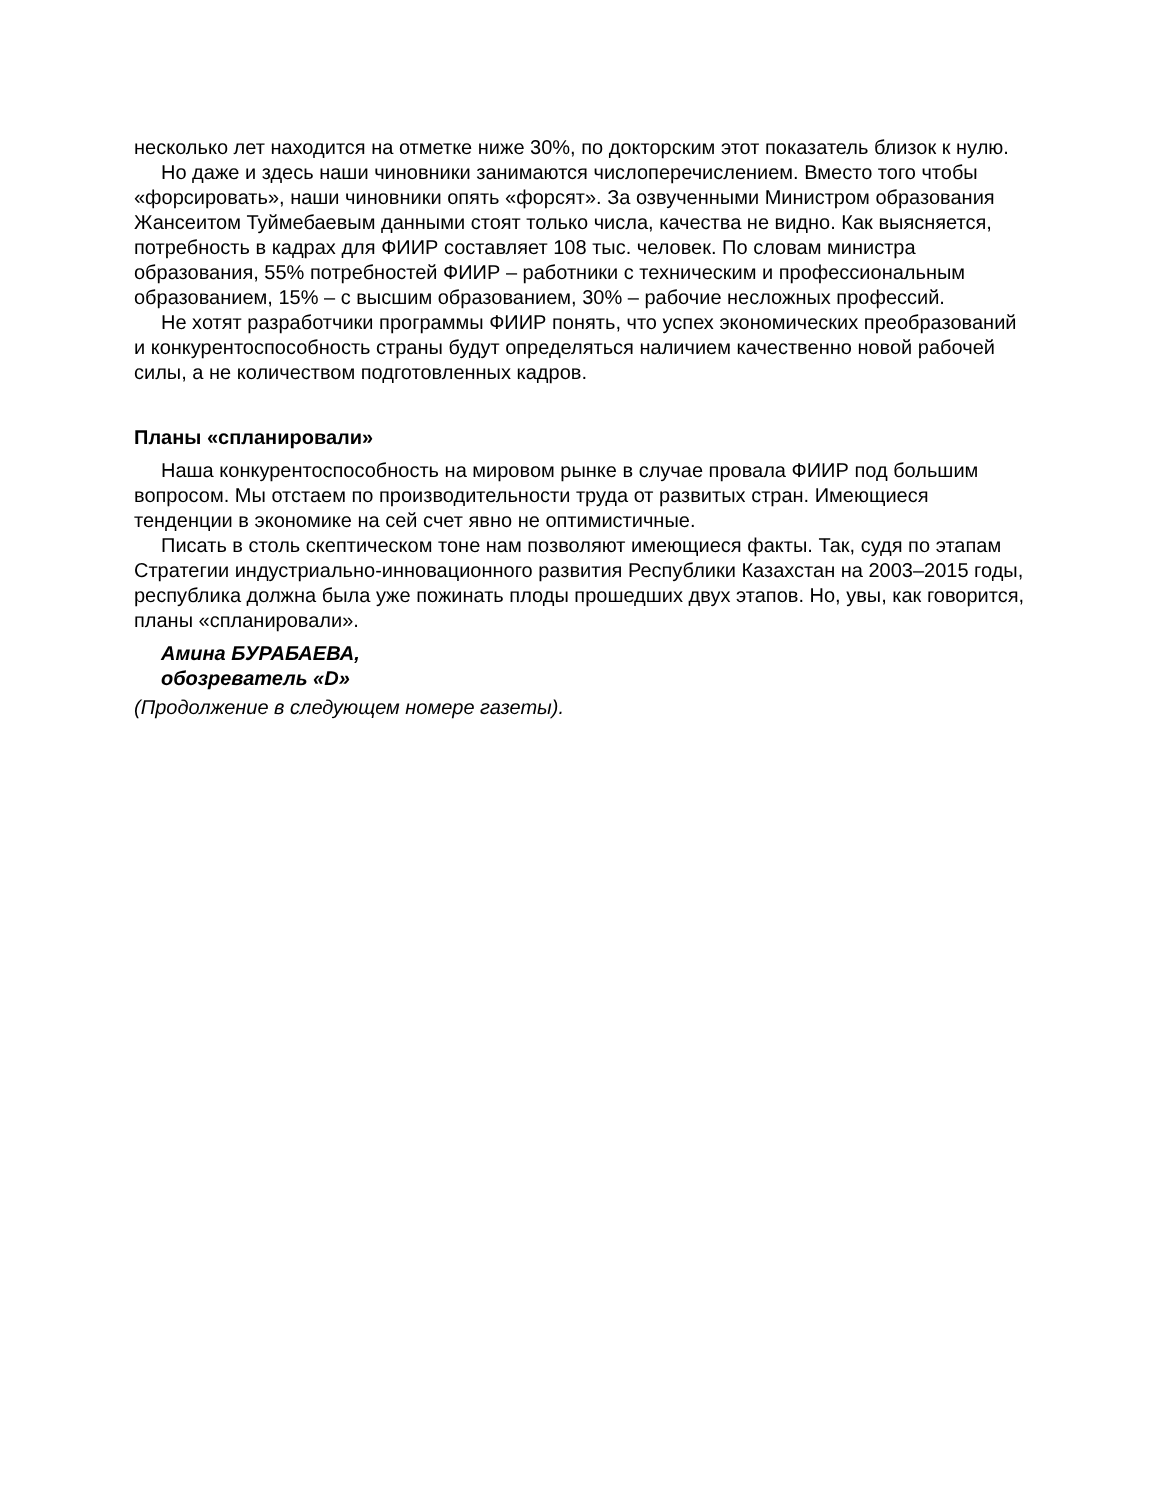несколько лет находится на отметке ниже 30%, по докторским этот показатель близок к нулю.
Но даже и здесь наши чиновники занимаются числоперечислением. Вместо того чтобы «форсировать», наши чиновники опять «форсят». За озвученными Министром образования Жансеитом Туймебаевым данными стоят только числа, качества не видно. Как выясняется, потребность в кадрах для ФИИР составляет 108 тыс. человек. По словам министра образования, 55% потребностей ФИИР – работники с техническим и профессиональным образованием, 15% – с высшим образованием, 30% – рабочие несложных профессий.
Не хотят разработчики программы ФИИР понять, что успех экономических преобразований и конкурентоспособность страны будут определяться наличием качественно новой рабочей силы, а не количеством подготовленных кадров.
Планы «спланировали»
Наша конкурентоспособность на мировом рынке в случае провала ФИИР под большим вопросом. Мы отстаем по производительности труда от развитых стран. Имеющиеся тенденции в экономике на сей счет явно не оптимистичные.
Писать в столь скептическом тоне нам позволяют имеющиеся факты. Так, судя по этапам Стратегии индустриально-инновационного развития Республики Казахстан на 2003–2015 годы, республика должна была уже пожинать плоды прошедших двух этапов. Но, увы, как говорится, планы «спланировали».
Амина БУРАБАЕВА,
обозреватель «D»
(Продолжение в следующем номере газеты).